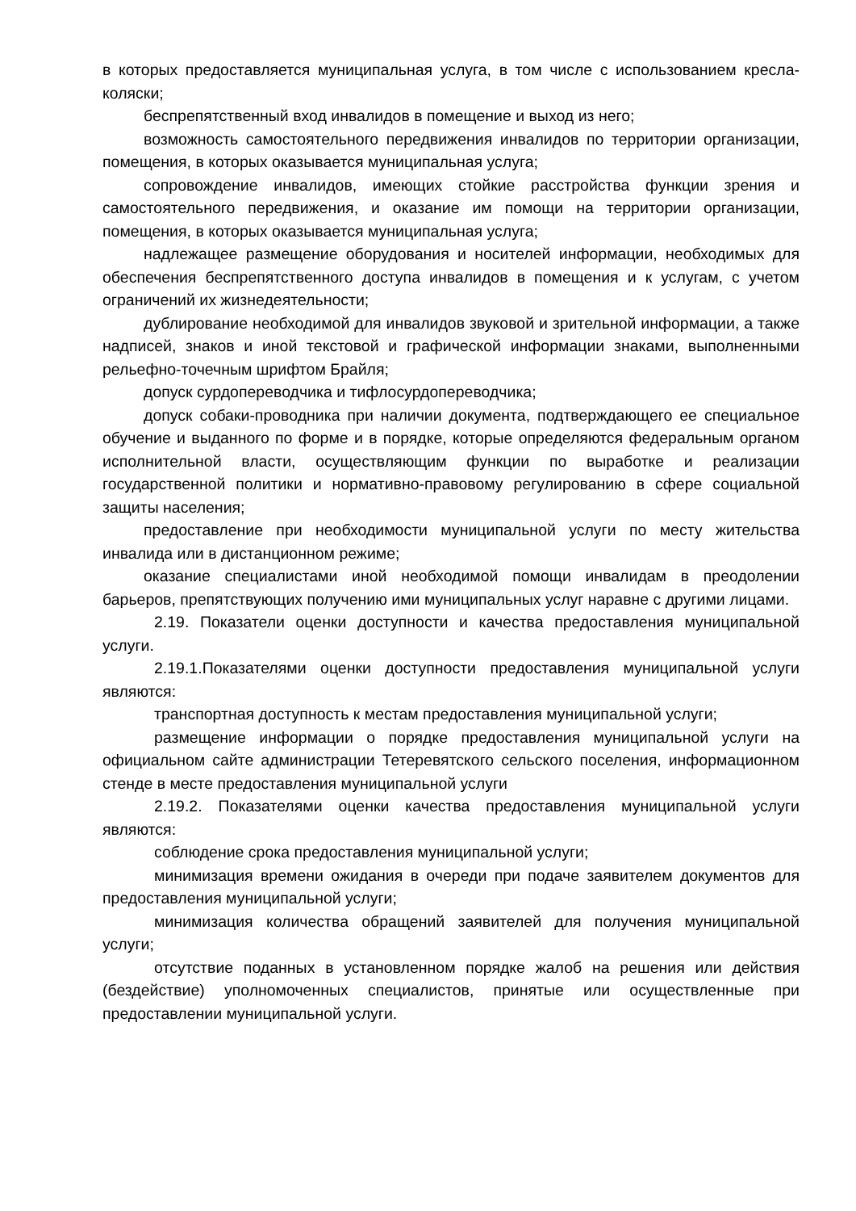в которых предоставляется муниципальная услуга, в том числе с использованием кресла-коляски;
беспрепятственный вход инвалидов в помещение и выход из него;
возможность самостоятельного передвижения инвалидов по территории организации, помещения, в которых оказывается муниципальная услуга;
сопровождение инвалидов, имеющих стойкие расстройства функции зрения и самостоятельного передвижения, и оказание им помощи на территории организации, помещения, в которых оказывается муниципальная услуга;
надлежащее размещение оборудования и носителей информации, необходимых для обеспечения беспрепятственного доступа инвалидов в помещения и к услугам, с учетом ограничений их жизнедеятельности;
дублирование необходимой для инвалидов звуковой и зрительной информации, а также надписей, знаков и иной текстовой и графической информации знаками, выполненными рельефно-точечным шрифтом Брайля;
допуск сурдопереводчика и тифлосурдопереводчика;
допуск собаки-проводника при наличии документа, подтверждающего ее специальное обучение и выданного по форме и в порядке, которые определяются федеральным органом исполнительной власти, осуществляющим функции по выработке и реализации государственной политики и нормативно-правовому регулированию в сфере социальной защиты населения;
предоставление при необходимости муниципальной услуги по месту жительства инвалида или в дистанционном режиме;
оказание специалистами иной необходимой помощи инвалидам в преодолении барьеров, препятствующих получению ими муниципальных услуг наравне с другими лицами.
2.19. Показатели оценки доступности и качества предоставления муниципальной услуги.
2.19.1.Показателями оценки доступности предоставления муниципальной услуги являются:
транспортная доступность к местам предоставления муниципальной услуги;
размещение информации о порядке предоставления муниципальной услуги на официальном сайте администрации Тетеревятского сельского поселения, информационном стенде в месте предоставления муниципальной услуги
2.19.2. Показателями оценки качества предоставления муниципальной услуги являются:
соблюдение срока предоставления муниципальной услуги;
минимизация времени ожидания в очереди при подаче заявителем документов для предоставления муниципальной услуги;
минимизация количества обращений заявителей для получения муниципальной услуги;
отсутствие поданных в установленном порядке жалоб на решения или действия (бездействие) уполномоченных специалистов, принятые или осуществленные при предоставлении муниципальной услуги.